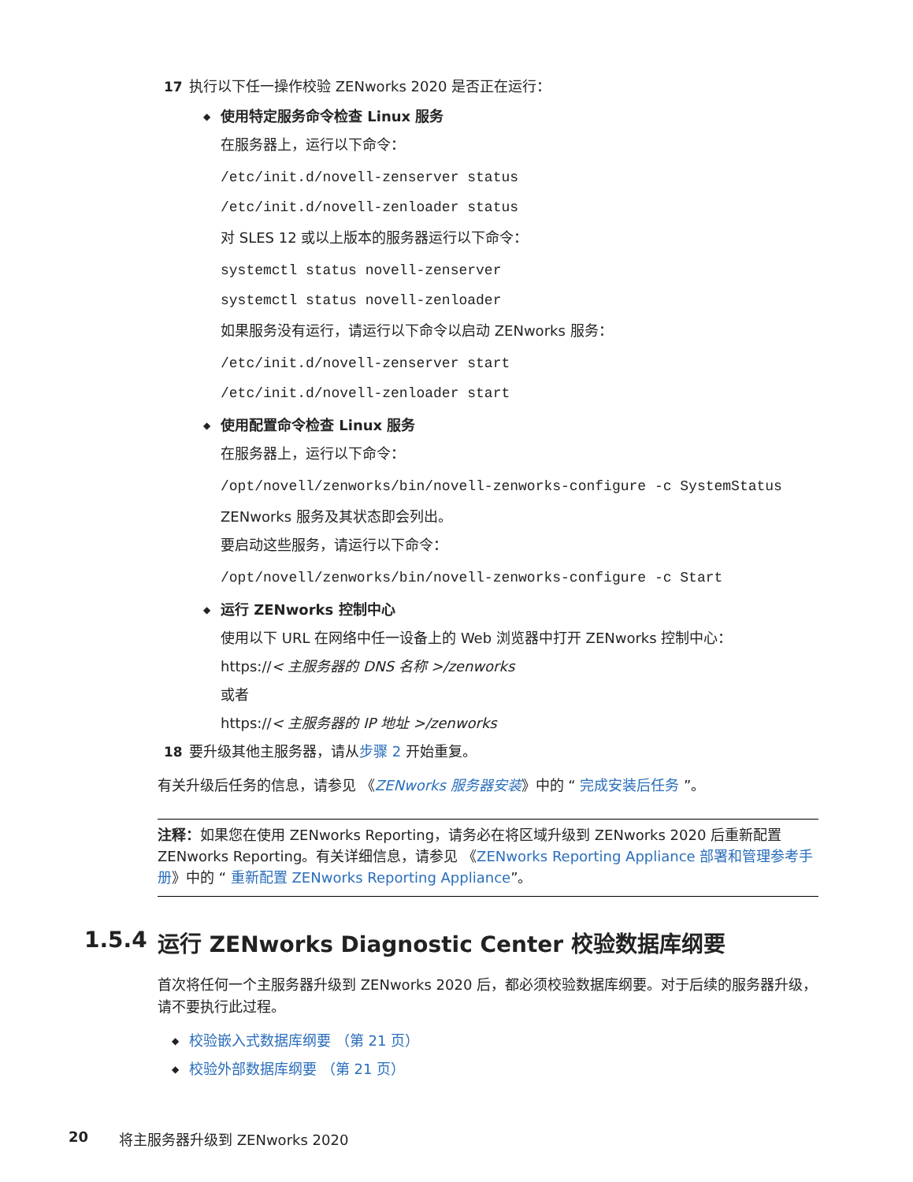17 执行以下任一操作校验 ZENworks 2020 是否正在运行：
◆
使用特定服务命令检查 Linux 服务
在服务器上，运行以下命令：
/etc/init.d/novell-zenserver status
/etc/init.d/novell-zenloader status
对 SLES 12 或以上版本的服务器运行以下命令：
systemctl status novell-zenserver
systemctl status novell-zenloader
如果服务没有运行，请运行以下命令以启动 ZENworks 服务：
/etc/init.d/novell-zenserver start
/etc/init.d/novell-zenloader start
◆
使用配置命令检查 Linux 服务
在服务器上，运行以下命令：
/opt/novell/zenworks/bin/novell-zenworks-configure -c SystemStatus
ZENworks 服务及其状态即会列出。
要启动这些服务，请运行以下命令：
/opt/novell/zenworks/bin/novell-zenworks-configure -c Start
◆
运行 ZENworks 控制中心
使用以下 URL 在网络中任一设备上的 Web 浏览器中打开 ZENworks 控制中心：
https://< 主服务器的 DNS 名称 >/zenworks
或者
https://< 主服务器的 IP 地址 >/zenworks
18 要升级其他主服务器，请从步骤 2 开始重复。
有关升级后任务的信息，请参见 《ZENworks 服务器安装》中的 “ 完成安装后任务 ”。
注释：如果您在使用 ZENworks Reporting，请务必在将区域升级到 ZENworks 2020 后重新配置 ZENworks Reporting。有关详细信息，请参见 《ZENworks Reporting Appliance 部署和管理参考手册》中的 “ 重新配置 ZENworks Reporting Appliance”。
1.5.4 运行 ZENworks Diagnostic Center 校验数据库纲要
首次将任何一个主服务器升级到 ZENworks 2020 后，都必须校验数据库纲要。对于后续的服务器升级，请不要执行此过程。
◆ 校验嵌入式数据库纲要 （第 21 页）
◆ 校验外部数据库纲要 （第 21 页）
20 将主服务器升级到 ZENworks 2020